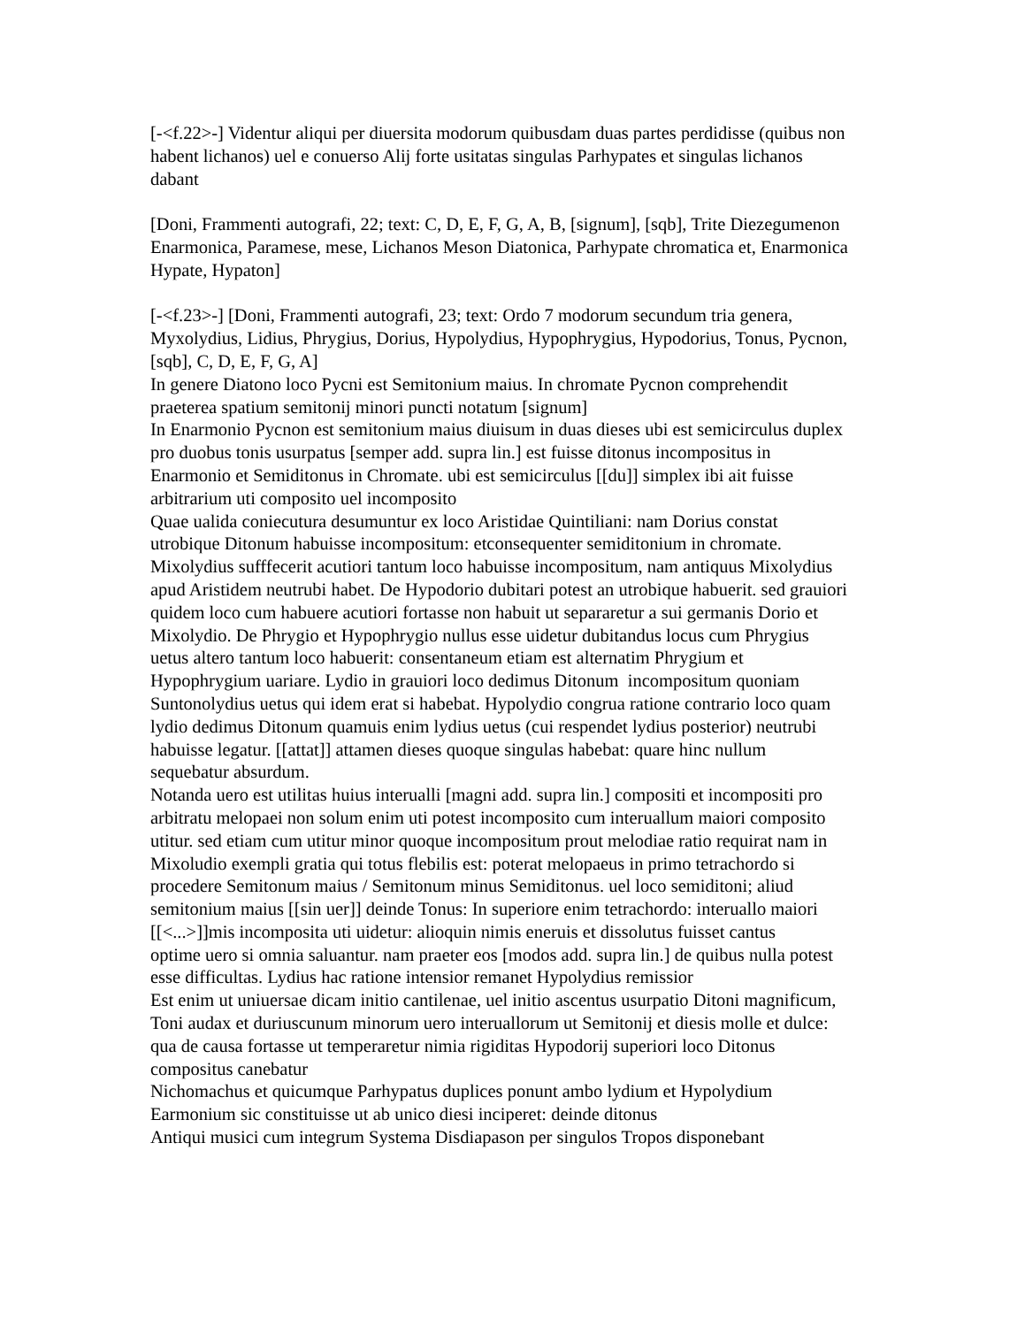[-<f.22>-] Videntur aliqui per diuersita modorum quibusdam duas partes perdidisse (quibus non habent lichanos) uel e conuerso Alij forte usitatas singulas Parhypates et singulas lichanos dabant
[Doni, Frammenti autografi, 22; text: C, D, E, F, G, A, B, [signum], [sqb], Trite Diezegumenon Enarmonica, Paramese, mese, Lichanos Meson Diatonica, Parhypate chromatica et, Enarmonica Hypate, Hypaton]
[-<f.23>-] [Doni, Frammenti autografi, 23; text: Ordo 7 modorum secundum tria genera, Myxolydius, Lidius, Phrygius, Dorius, Hypolydius, Hypophrygius, Hypodorius, Tonus, Pycnon, [sqb], C, D, E, F, G, A]
In genere Diatono loco Pycni est Semitonium maius. In chromate Pycnon comprehendit praeterea spatium semitonij minori puncti notatum [signum]
In Enarmonio Pycnon est semitonium maius diuisum in duas dieses ubi est semicirculus duplex pro duobus tonis usurpatus [semper add. supra lin.] est fuisse ditonus incompositus in Enarmonio et Semiditonus in Chromate. ubi est semicirculus [[du]] simplex ibi ait fuisse arbitrarium uti composito uel incomposito
Quae ualida coniecutura desumuntur ex loco Aristidae Quintiliani: nam Dorius constat utrobique Ditonum habuisse incompositum: etconsequenter semiditonium in chromate. Mixolydius sufffecerit acutiori tantum loco habuisse incompositum, nam antiquus Mixolydius apud Aristidem neutrubi habet. De Hypodorio dubitari potest an utrobique habuerit. sed grauiori quidem loco cum habuere acutiori fortasse non habuit ut separaretur a sui germanis Dorio et Mixolydio. De Phrygio et Hypophrygio nullus esse uidetur dubitandus locus cum Phrygius uetus altero tantum loco habuerit: consentaneum etiam est alternatim Phrygium et Hypophrygium uariare. Lydio in grauiori loco dedimus Ditonum incompositum quoniam Suntonolydius uetus qui idem erat si habebat. Hypolydio congrua ratione contrario loco quam lydio dedimus Ditonum quamuis enim lydius uetus (cui respendet lydius posterior) neutrubi habuisse legatur. [[attat]] attamen dieses quoque singulas habebat: quare hinc nullum sequebatur absurdum.
Notanda uero est utilitas huius interualli [magni add. supra lin.] compositi et incompositi pro arbitratu melopaei non solum enim uti potest incomposito cum interuallum maiori composito utitur. sed etiam cum utitur minor quoque incompositum prout melodiae ratio requirat nam in Mixoludio exempli gratia qui totus flebilis est: poterat melopaeus in primo tetrachordo si procedere Semitonum maius / Semitonum minus Semiditonus. uel loco semiditoni; aliud semitonium maius [[sin uer]] deinde Tonus: In superiore enim tetrachordo: interuallo maiori [[<...>]]mis incomposita uti uidetur: alioquin nimis eneruis et dissolutus fuisset cantus
optime uero si omnia saluantur. nam praeter eos [modos add. supra lin.] de quibus nulla potest esse difficultas. Lydius hac ratione intensior remanet Hypolydius remissior
Est enim ut uniuersae dicam initio cantilenae, uel initio ascentus usurpatio Ditoni magnificum, Toni audax et duriuscunum minorum uero interuallorum ut Semitonij et diesis molle et dulce: qua de causa fortasse ut temperaretur nimia rigiditas Hypodorij superiori loco Ditonus compositus canebatur
Nichomachus et quicumque Parhypatus duplices ponunt ambo lydium et Hypolydium Earmonium sic constituisse ut ab unico diesi inciperet: deinde ditonus
Antiqui musici cum integrum Systema Disdiapason per singulos Tropos disponebant